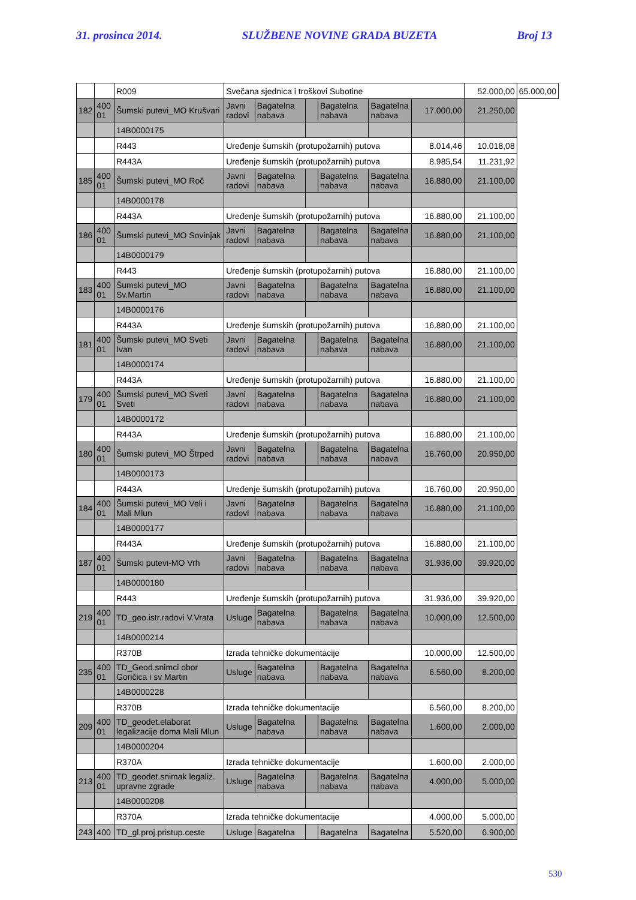31. prosinca 2014. SLUŽBENE NOVINE GRADA BUZETA Broj 13
| | | R009 | Svečana sjednica i troškovi Subotine | | | | | | 52.000,00 | 65.000,00 |
| 182 | 400 01 | Šumski putevi_MO Krušvari | Javni radovi | Bagatelna nabava | | Bagatelna nabava | Bagatelna nabava | 17.000,00 | 21.250,00 | |
| | | 14B0000175 | | | | | | | | |
| | | R443 | Uređenje šumskih (protupožarnih) putova | | | | | 8.014,46 | 10.018,08 | |
| | | R443A | Uređenje šumskih (protupožarnih) putova | | | | | 8.985,54 | 11.231,92 | |
| 185 | 400 01 | Šumski putevi_MO Roč | Javni radovi | Bagatelna nabava | | Bagatelna nabava | Bagatelna nabava | 16.880,00 | 21.100,00 | |
| | | 14B0000178 | | | | | | | | |
| | | R443A | Uređenje šumskih (protupožarnih) putova | | | | | 16.880,00 | 21.100,00 | |
| 186 | 400 01 | Šumski putevi_MO Sovinjak | Javni radovi | Bagatelna nabava | | Bagatelna nabava | Bagatelna nabava | 16.880,00 | 21.100,00 | |
| | | 14B0000179 | | | | | | | | |
| | | R443 | Uređenje šumskih (protupožarnih) putova | | | | | 16.880,00 | 21.100,00 | |
| 183 | 400 01 | Šumski putevi_MO Sv.Martin | Javni radovi | Bagatelna nabava | | Bagatelna nabava | Bagatelna nabava | 16.880,00 | 21.100,00 | |
| | | 14B0000176 | | | | | | | | |
| | | R443A | Uređenje šumskih (protupožarnih) putova | | | | | 16.880,00 | 21.100,00 | |
| 181 | 400 01 | Šumski putevi_MO Sveti Ivan | Javni radovi | Bagatelna nabava | | Bagatelna nabava | Bagatelna nabava | 16.880,00 | 21.100,00 | |
| | | 14B0000174 | | | | | | | | |
| | | R443A | Uređenje šumskih (protupožarnih) putova | | | | | 16.880,00 | 21.100,00 | |
| 179 | 400 01 | Šumski putevi_MO Sveti Sveti | Javni radovi | Bagatelna nabava | | Bagatelna nabava | Bagatelna nabava | 16.880,00 | 21.100,00 | |
| | | 14B0000172 | | | | | | | | |
| | | R443A | Uređenje šumskih (protupožarnih) putova | | | | | 16.880,00 | 21.100,00 | |
| 180 | 400 01 | Šumski putevi_MO Štrped | Javni radovi | Bagatelna nabava | | Bagatelna nabava | Bagatelna nabava | 16.760,00 | 20.950,00 | |
| | | 14B0000173 | | | | | | | | |
| | | R443A | Uređenje šumskih (protupožarnih) putova | | | | | 16.760,00 | 20.950,00 | |
| 184 | 400 01 | Šumski putevi_MO Veli i Mali Mlun | Javni radovi | Bagatelna nabava | | Bagatelna nabava | Bagatelna nabava | 16.880,00 | 21.100,00 | |
| | | 14B0000177 | | | | | | | | |
| | | R443A | Uređenje šumskih (protupožarnih) putova | | | | | 16.880,00 | 21.100,00 | |
| 187 | 400 01 | Šumski putevi-MO Vrh | Javni radovi | Bagatelna nabava | | Bagatelna nabava | Bagatelna nabava | 31.936,00 | 39.920,00 | |
| | | 14B0000180 | | | | | | | | |
| | | R443 | Uređenje šumskih (protupožarnih) putova | | | | | 31.936,00 | 39.920,00 | |
| 219 | 400 01 | TD_geo.istr.radovi V.Vrata | Usluge | Bagatelna nabava | | Bagatelna nabava | Bagatelna nabava | 10.000,00 | 12.500,00 | |
| | | 14B0000214 | | | | | | | | |
| | | R370B | Izrada tehničke dokumentacije | | | | | 10.000,00 | 12.500,00 | |
| 235 | 400 01 | TD_Geod.snimci obor Goričica i sv Martin | Usluge | Bagatelna nabava | | Bagatelna nabava | Bagatelna nabava | 6.560,00 | 8.200,00 | |
| | | 14B0000228 | | | | | | | | |
| | | R370B | Izrada tehničke dokumentacije | | | | | 6.560,00 | 8.200,00 | |
| 209 | 400 01 | TD_geodet.elaborat legalizacije doma Mali Mlun | Usluge | Bagatelna nabava | | Bagatelna nabava | Bagatelna nabava | 1.600,00 | 2.000,00 | |
| | | 14B0000204 | | | | | | | | |
| | | R370A | Izrada tehničke dokumentacije | | | | | 1.600,00 | 2.000,00 | |
| 213 | 400 01 | TD_geodet.snimak legaliz. upravne zgrade | Usluge | Bagatelna nabava | | Bagatelna nabava | Bagatelna nabava | 4.000,00 | 5.000,00 | |
| | | 14B0000208 | | | | | | | | |
| | | R370A | Izrada tehničke dokumentacije | | | | | 4.000,00 | 5.000,00 | |
| 243 | 400 | TD_gl.proj.pristup.ceste | Usluge | Bagatelna | | Bagatelna | Bagatelna | 5.520,00 | 6.900,00 | |
530